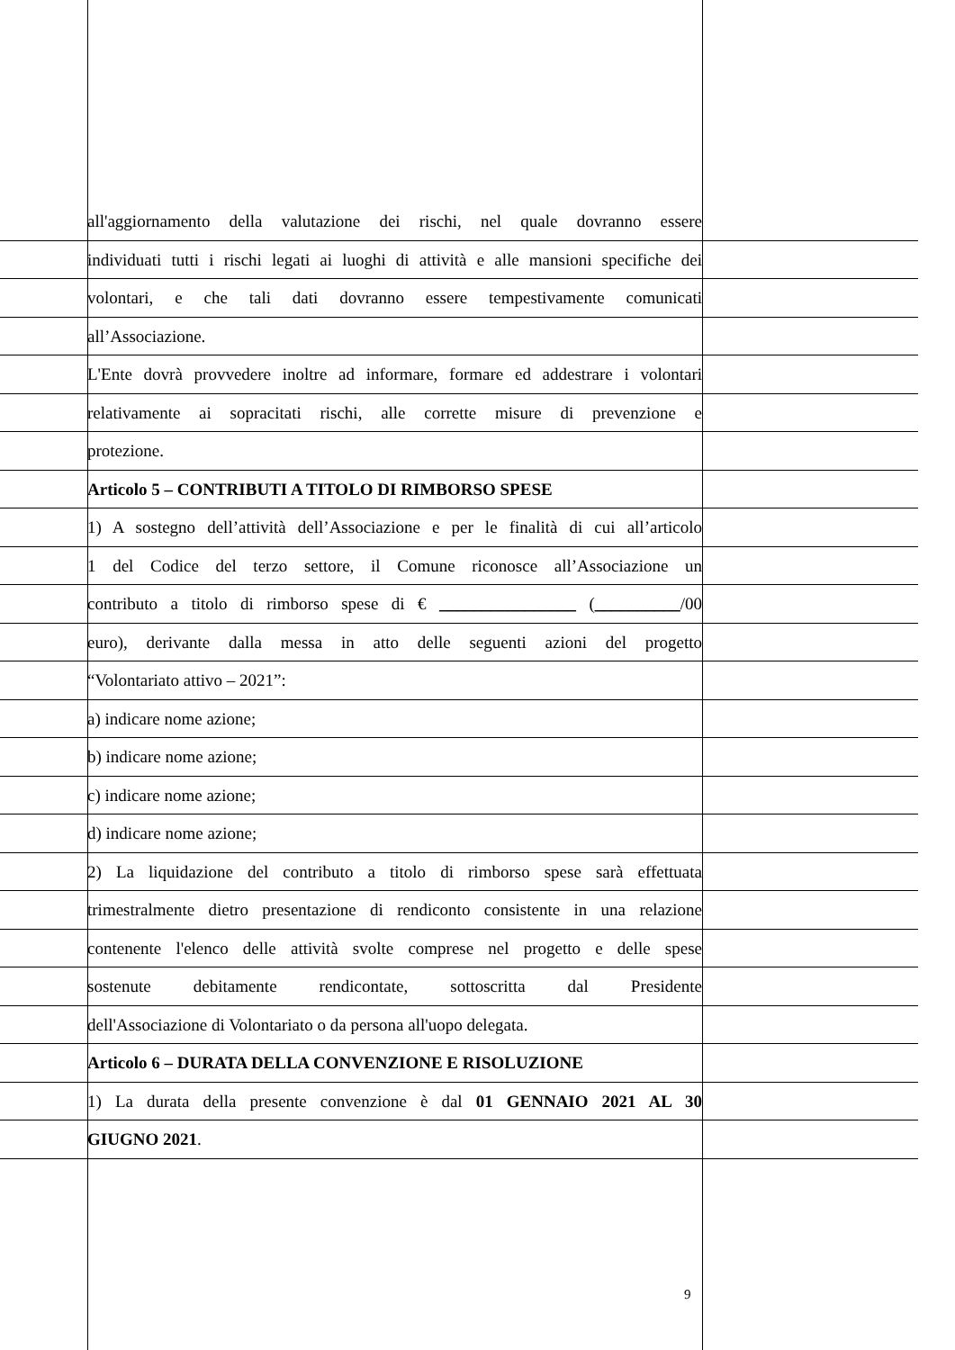all'aggiornamento della valutazione dei rischi, nel quale dovranno essere
individuati tutti i rischi legati ai luoghi di attività e alle mansioni specifiche dei
volontari, e che tali dati dovranno essere tempestivamente comunicati
all’Associazione.
L'Ente dovrà provvedere inoltre ad informare, formare ed addestrare i volontari
relativamente ai sopracitati rischi, alle corrette misure di prevenzione e
protezione.
Articolo 5 – CONTRIBUTI A TITOLO DI RIMBORSO SPESE
1) A sostegno dell’attività dell’Associazione e per le finalità di cui all’articolo
1 del Codice del terzo settore, il Comune riconosce all’Associazione un
contributo a titolo di rimborso spese di € ________________ (__________/00
euro), derivante dalla messa in atto delle seguenti azioni del progetto
“Volontariato attivo – 2021”:
a) indicare nome azione;
b) indicare nome azione;
c) indicare nome azione;
d) indicare nome azione;
2) La liquidazione del contributo a titolo di rimborso spese sarà effettuata
trimestralmente dietro presentazione di rendiconto consistente in una relazione
contenente l'elenco delle attività svolte comprese nel progetto e delle spese
sostenute debitamente rendicontate, sottoscritta dal Presidente
dell'Associazione di Volontariato o da persona all'uopo delegata.
Articolo 6 – DURATA DELLA CONVENZIONE E RISOLUZIONE
1) La durata della presente convenzione è dal 01 GENNAIO 2021 AL 30
GIUGNO 2021.
9